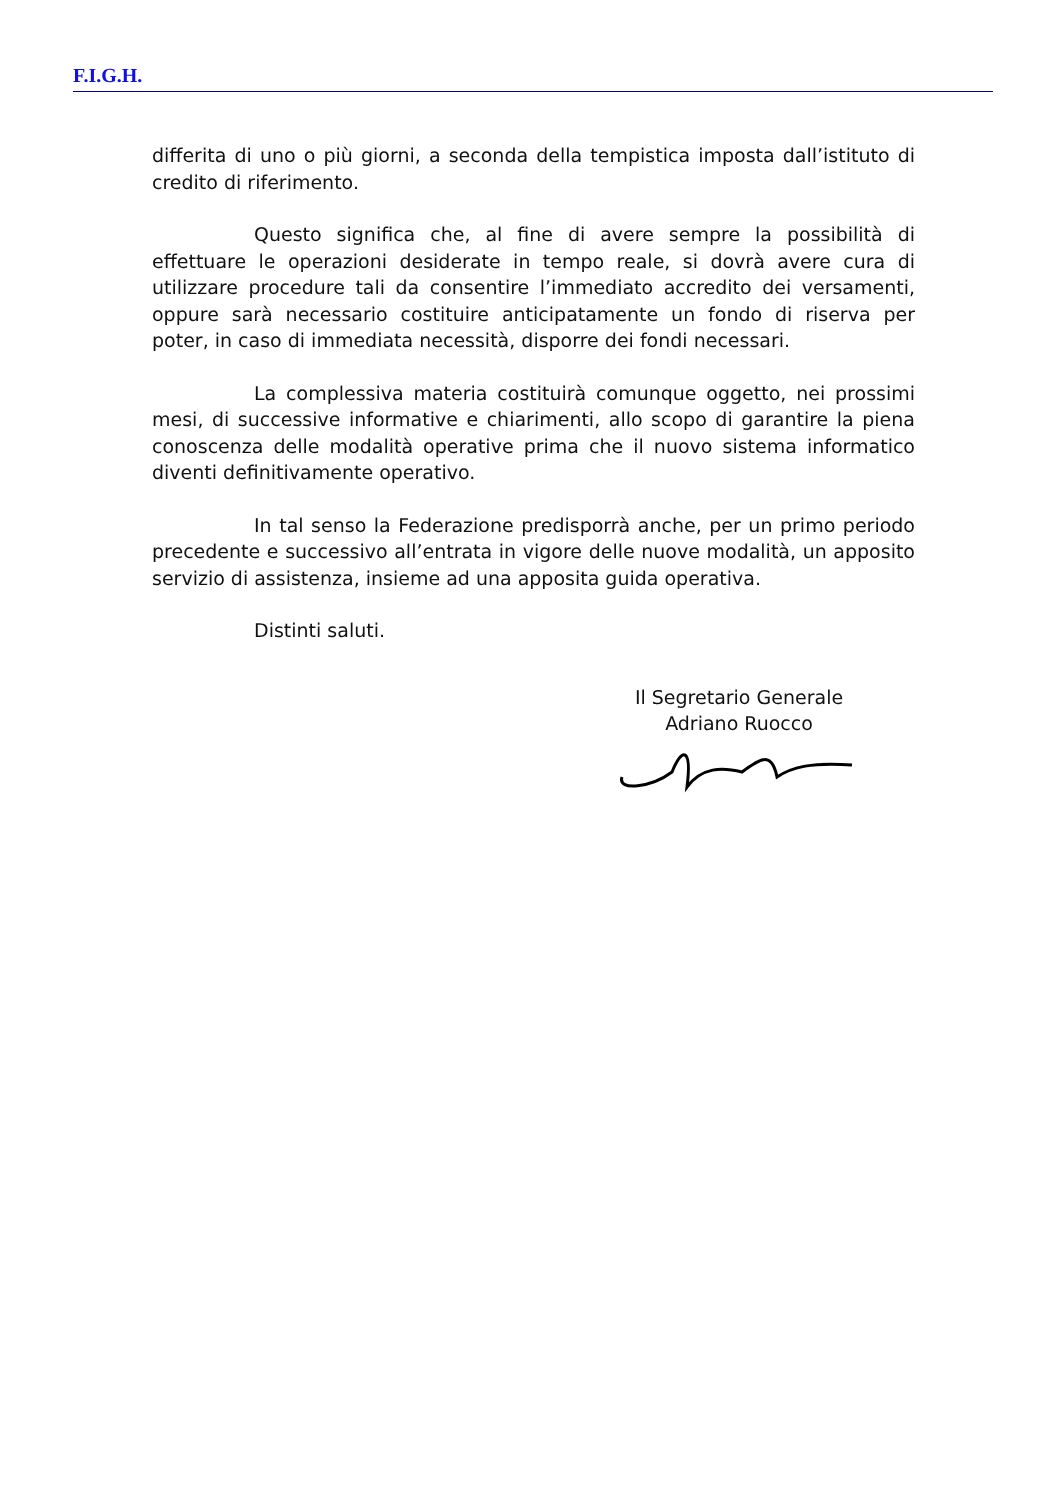F.I.G.H.
differita di uno o più giorni, a seconda della tempistica imposta dall’istituto di credito di riferimento.
Questo significa che, al fine di avere sempre la possibilità di effettuare le operazioni desiderate in tempo reale, si dovrà avere cura di utilizzare procedure tali da consentire l’immediato accredito dei versamenti, oppure sarà necessario costituire anticipatamente un fondo di riserva per poter, in caso di immediata necessità, disporre dei fondi necessari.
La complessiva materia costituirà comunque oggetto, nei prossimi mesi, di successive informative e chiarimenti, allo scopo di garantire la piena conoscenza delle modalità operative prima che il nuovo sistema informatico diventi definitivamente operativo.
In tal senso la Federazione predisporrà anche, per un primo periodo precedente e successivo all’entrata in vigore delle nuove modalità, un apposito servizio di assistenza, insieme ad una apposita guida operativa.
Distinti saluti.
Il Segretario Generale
Adriano Ruocco